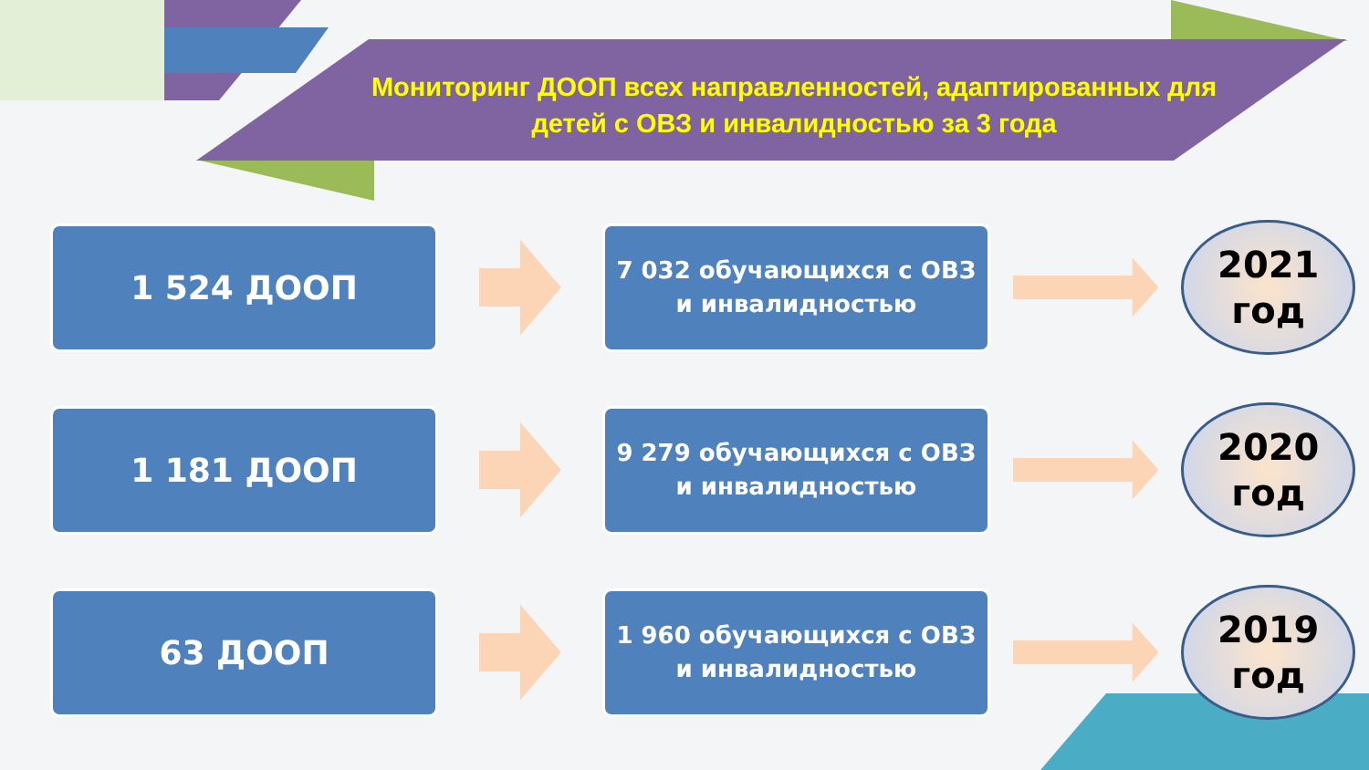Мониторинг ДООП всех направленностей, адаптированных для детей с ОВЗ и инвалидностью за 3 года
1 524 ДООП
7 032 обучающихся с ОВЗ и инвалидностью
2021
год
1 181 ДООП
9 279 обучающихся с ОВЗ и инвалидностью
2020
год
63 ДООП
1 960 обучающихся с ОВЗ и инвалидностью
2019
год